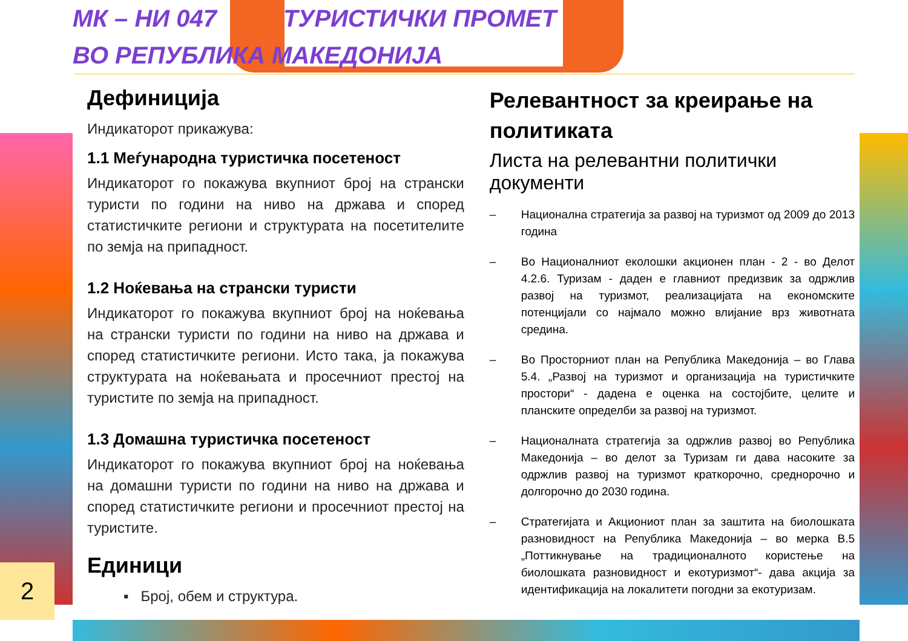МК – НИ 047 ТУРИСТИЧКИ ПРОМЕТ
ВО РЕПУБЛИКА МАКЕДОНИЈА
Дефиниција
Индикаторот прикажува:
1.1 Меѓународна туристичка посетеност
Индикаторот го покажува вкупниот број на странски туристи по години на ниво на држава и според статистичките региони и структурата на посетителите по земја на припадност.
1.2 Ноќевања на странски туристи
Индикаторот го покажува вкупниот број на ноќевања на странски туристи по години на ниво на држава и според статистичките региони. Исто така, ја покажува структурата на ноќевањата и просечниот престој на туристите по земја на припадност.
1.3 Домашна туристичка посетеност
Индикаторот го покажува вкупниот број на ноќевања на домашни туристи по години на ниво на држава и според статистичките региони и просечниот престој на туристите.
Единици
▪ Број, обем и структура.
Релевантност за креирање на политиката
Листа на релевантни политички документи
– Национална стратегија за развој на туризмот од 2009 до 2013 година
– Во Националниот еколошки акционен план - 2 - во Делот 4.2.6. Туризам - даден е главниот предизвик за одржлив развој на туризмот, реализацијата на економските потенцијали со најмало можно влијание врз животната средина.
– Во Просторниот план на Република Македонија – во Глава 5.4. „Развој на туризмот и организација на туристичките простори“ - дадена е оценка на состојбите, целите и планските определби за развој на туризмот.
– Националната стратегија за одржлив развој во Република Македонија – во делот за Туризам ги дава насоките за одржлив развој на туризмот краткорочно, среднорочно и долгорочно до 2030 година.
– Стратегијата и Акциониот план за заштита на биолошката разновидност на Република Македонија – во мерка В.5 „Поттикнување на традиционалното користење на биолошката разновидност и екотуризмот“- дава акција за идентификација на локалитети погодни за екотуризам.
2